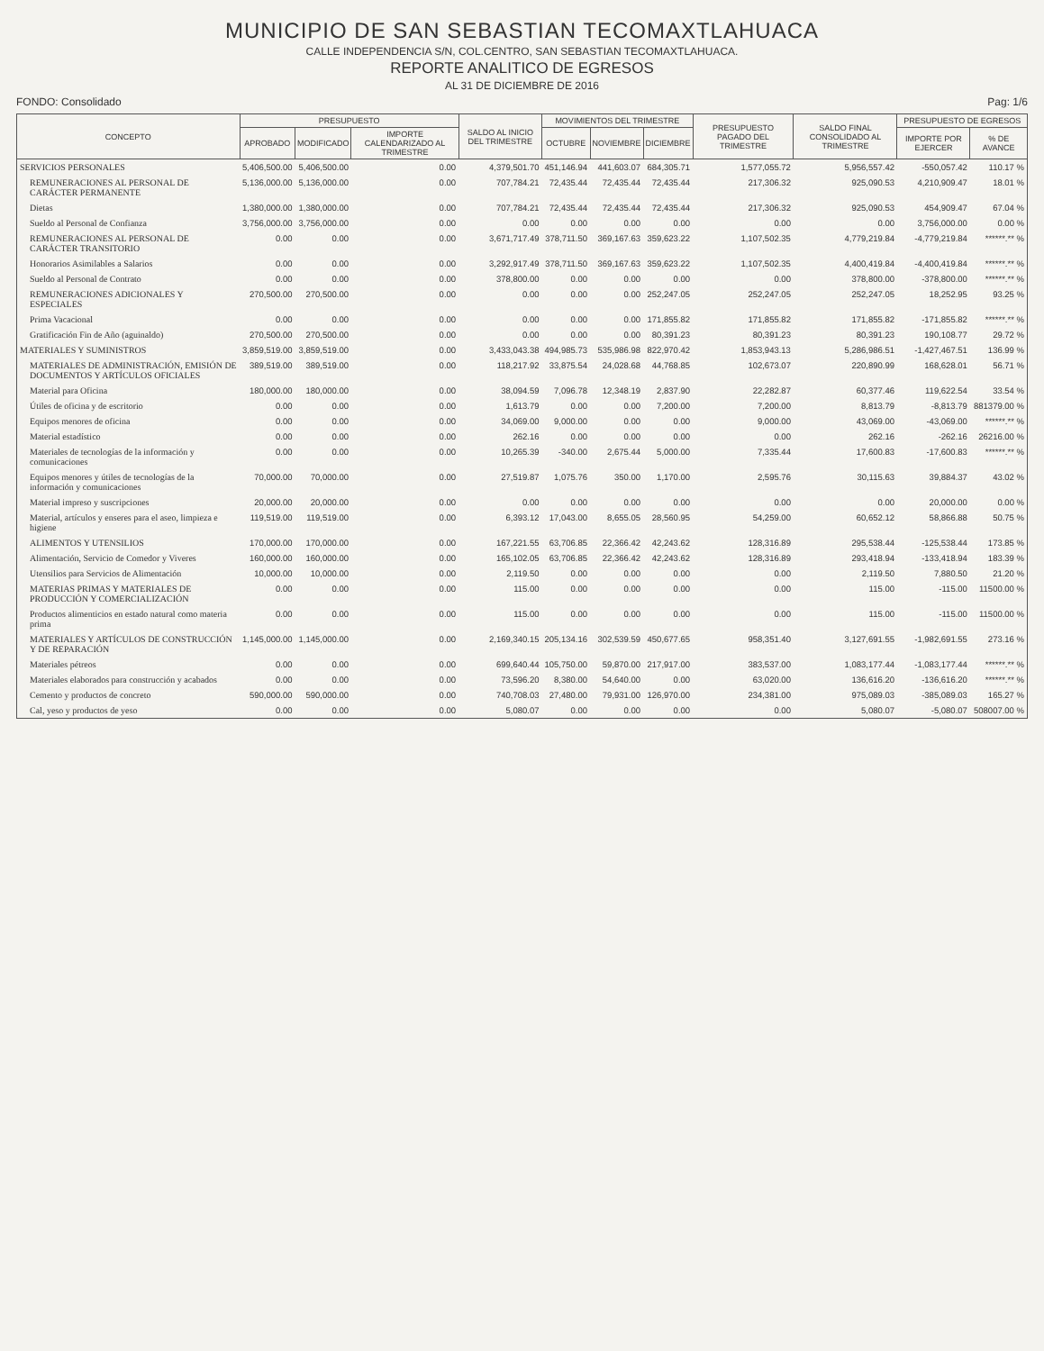MUNICIPIO DE SAN SEBASTIAN TECOMAXTLAHUACA
CALLE INDEPENDENCIA S/N, COL.CENTRO, SAN SEBASTIAN TECOMAXTLAHUACA.
REPORTE ANALITICO DE EGRESOS
AL 31 DE DICIEMBRE DE 2016
FONDO: Consolidado Pag: 1/6
| CONCEPTO | PRESUPUESTO | | | SALDO AL INICIO DEL TRIMESTRE | MOVIMIENTOS DEL TRIMESTRE | | | PRESUPUESTO PAGADO DEL TRIMESTRE | SALDO FINAL CONSOLIDADO AL TRIMESTRE | PRESUPUESTO DE EGRESOS | |
| --- | --- | --- | --- | --- | --- | --- | --- | --- | --- | --- | --- |
| | APROBADO | MODIFICADO | IMPORTE CALENDARIZADO AL TRIMESTRE | | OCTUBRE | NOVIEMBRE | DICIEMBRE | | | IMPORTE POR EJERCER | % DE AVANCE |
| SERVICIOS PERSONALES | 5,406,500.00 | 5,406,500.00 | 0.00 | 4,379,501.70 | 451,146.94 | 441,603.07 | 684,305.71 | 1,577,055.72 | 5,956,557.42 | -550,057.42 | 110.17 % |
| REMUNERACIONES AL PERSONAL DE CARÁCTER PERMANENTE | 5,136,000.00 | 5,136,000.00 | 0.00 | 707,784.21 | 72,435.44 | 72,435.44 | 72,435.44 | 217,306.32 | 925,090.53 | 4,210,909.47 | 18.01 % |
| Dietas | 1,380,000.00 | 1,380,000.00 | 0.00 | 707,784.21 | 72,435.44 | 72,435.44 | 72,435.44 | 217,306.32 | 925,090.53 | 454,909.47 | 67.04 % |
| Sueldo al Personal de Confianza | 3,756,000.00 | 3,756,000.00 | 0.00 | 0.00 | 0.00 | 0.00 | 0.00 | 0.00 | 0.00 | 3,756,000.00 | 0.00 % |
| REMUNERACIONES AL PERSONAL DE CARÁCTER TRANSITORIO | 0.00 | 0.00 | 0.00 | 3,671,717.49 | 378,711.50 | 369,167.63 | 359,623.22 | 1,107,502.35 | 4,779,219.84 | -4,779,219.84 | ******.** % |
| Honorarios Asimilables a Salarios | 0.00 | 0.00 | 0.00 | 3,292,917.49 | 378,711.50 | 369,167.63 | 359,623.22 | 1,107,502.35 | 4,400,419.84 | -4,400,419.84 | ******.** % |
| Sueldo al Personal de Contrato | 0.00 | 0.00 | 0.00 | 378,800.00 | 0.00 | 0.00 | 0.00 | 0.00 | 378,800.00 | -378,800.00 | ******.** % |
| REMUNERACIONES ADICIONALES Y ESPECIALES | 270,500.00 | 270,500.00 | 0.00 | 0.00 | 0.00 | 0.00 | 252,247.05 | 252,247.05 | 252,247.05 | 18,252.95 | 93.25 % |
| Prima Vacacional | 0.00 | 0.00 | 0.00 | 0.00 | 0.00 | 0.00 | 171,855.82 | 171,855.82 | 171,855.82 | -171,855.82 | ******.** % |
| Gratificación Fin de Año (aguinaldo) | 270,500.00 | 270,500.00 | 0.00 | 0.00 | 0.00 | 0.00 | 80,391.23 | 80,391.23 | 80,391.23 | 190,108.77 | 29.72 % |
| MATERIALES Y SUMINISTROS | 3,859,519.00 | 3,859,519.00 | 0.00 | 3,433,043.38 | 494,985.73 | 535,986.98 | 822,970.42 | 1,853,943.13 | 5,286,986.51 | -1,427,467.51 | 136.99 % |
| MATERIALES DE ADMINISTRACIÓN, EMISIÓN DE DOCUMENTOS Y ARTÍCULOS OFICIALES | 389,519.00 | 389,519.00 | 0.00 | 118,217.92 | 33,875.54 | 24,028.68 | 44,768.85 | 102,673.07 | 220,890.99 | 168,628.01 | 56.71 % |
| Material para Oficina | 180,000.00 | 180,000.00 | 0.00 | 38,094.59 | 7,096.78 | 12,348.19 | 2,837.90 | 22,282.87 | 60,377.46 | 119,622.54 | 33.54 % |
| Útiles de oficina y de escritorio | 0.00 | 0.00 | 0.00 | 1,613.79 | 0.00 | 0.00 | 7,200.00 | 7,200.00 | 8,813.79 | -8,813.79 | 881379.00 % |
| Equipos menores de oficina | 0.00 | 0.00 | 0.00 | 34,069.00 | 9,000.00 | 0.00 | 0.00 | 9,000.00 | 43,069.00 | -43,069.00 | ******.** % |
| Material estadístico | 0.00 | 0.00 | 0.00 | 262.16 | 0.00 | 0.00 | 0.00 | 0.00 | 262.16 | -262.16 | 26216.00 % |
| Materiales de tecnologías de la información y comunicaciones | 0.00 | 0.00 | 0.00 | 10,265.39 | -340.00 | 2,675.44 | 5,000.00 | 7,335.44 | 17,600.83 | -17,600.83 | ******.** % |
| Equipos menores y útiles de tecnologías de la información y comunicaciones | 70,000.00 | 70,000.00 | 0.00 | 27,519.87 | 1,075.76 | 350.00 | 1,170.00 | 2,595.76 | 30,115.63 | 39,884.37 | 43.02 % |
| Material impreso y suscripciones | 20,000.00 | 20,000.00 | 0.00 | 0.00 | 0.00 | 0.00 | 0.00 | 0.00 | 0.00 | 20,000.00 | 0.00 % |
| Material, artículos y enseres para el aseo, limpieza e higiene | 119,519.00 | 119,519.00 | 0.00 | 6,393.12 | 17,043.00 | 8,655.05 | 28,560.95 | 54,259.00 | 60,652.12 | 58,866.88 | 50.75 % |
| ALIMENTOS Y UTENSILIOS | 170,000.00 | 170,000.00 | 0.00 | 167,221.55 | 63,706.85 | 22,366.42 | 42,243.62 | 128,316.89 | 295,538.44 | -125,538.44 | 173.85 % |
| Alimentación, Servicio de Comedor y Viveres | 160,000.00 | 160,000.00 | 0.00 | 165,102.05 | 63,706.85 | 22,366.42 | 42,243.62 | 128,316.89 | 293,418.94 | -133,418.94 | 183.39 % |
| Utensilios para Servicios de Alimentación | 10,000.00 | 10,000.00 | 0.00 | 2,119.50 | 0.00 | 0.00 | 0.00 | 0.00 | 2,119.50 | 7,880.50 | 21.20 % |
| MATERIAS PRIMAS Y MATERIALES DE PRODUCCIÓN Y COMERCIALIZACIÓN | 0.00 | 0.00 | 0.00 | 115.00 | 0.00 | 0.00 | 0.00 | 0.00 | 115.00 | -115.00 | 11500.00 % |
| Productos alimenticios en estado natural como materia prima | 0.00 | 0.00 | 0.00 | 115.00 | 0.00 | 0.00 | 0.00 | 0.00 | 115.00 | -115.00 | 11500.00 % |
| MATERIALES Y ARTÍCULOS DE CONSTRUCCIÓN Y DE REPARACIÓN | 1,145,000.00 | 1,145,000.00 | 0.00 | 2,169,340.15 | 205,134.16 | 302,539.59 | 450,677.65 | 958,351.40 | 3,127,691.55 | -1,982,691.55 | 273.16 % |
| Materiales pétreos | 0.00 | 0.00 | 0.00 | 699,640.44 | 105,750.00 | 59,870.00 | 217,917.00 | 383,537.00 | 1,083,177.44 | -1,083,177.44 | ******.** % |
| Materiales elaborados para construcción y acabados | 0.00 | 0.00 | 0.00 | 73,596.20 | 8,380.00 | 54,640.00 | 0.00 | 63,020.00 | 136,616.20 | -136,616.20 | ******.** % |
| Cemento y productos de concreto | 590,000.00 | 590,000.00 | 0.00 | 740,708.03 | 27,480.00 | 79,931.00 | 126,970.00 | 234,381.00 | 975,089.03 | -385,089.03 | 165.27 % |
| Cal, yeso y productos de yeso | 0.00 | 0.00 | 0.00 | 5,080.07 | 0.00 | 0.00 | 0.00 | 0.00 | 5,080.07 | -5,080.07 | 508007.00 % |